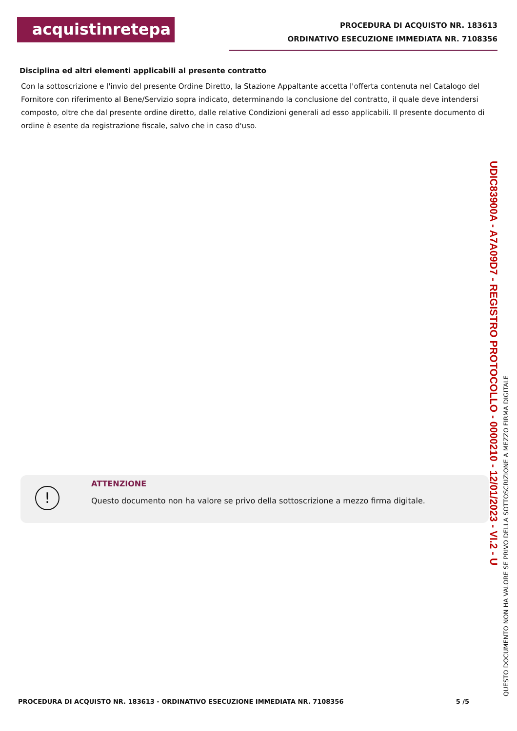acquistinretepa
PROCEDURA DI ACQUISTO NR. 183613
ORDINATIVO ESECUZIONE IMMEDIATA NR. 7108356
Disciplina ed altri elementi applicabili al presente contratto
Con la sottoscrizione e l'invio del presente Ordine Diretto, la Stazione Appaltante accetta l'offerta contenuta nel Catalogo del Fornitore con riferimento al Bene/Servizio sopra indicato, determinando la conclusione del contratto, il quale deve intendersi composto, oltre che dal presente ordine diretto, dalle relative Condizioni generali ad esso applicabili. Il presente documento di ordine è esente da registrazione fiscale, salvo che in caso d'uso.
!
ATTENZIONE
Questo documento non ha valore se privo della sottoscrizione a mezzo firma digitale.
UDIC83900A - A7A09D7 - REGISTRO PROTOCOLLO - 0000210 - 12/01/2023 - VI.2 - U
QUESTO DOCUMENTO NON HA VALORE SE PRIVO DELLA SOTTOSCRIZIONE A MEZZO FIRMA DIGITALE
PROCEDURA DI ACQUISTO NR. 183613 - ORDINATIVO ESECUZIONE IMMEDIATA NR. 7108356 5 /5